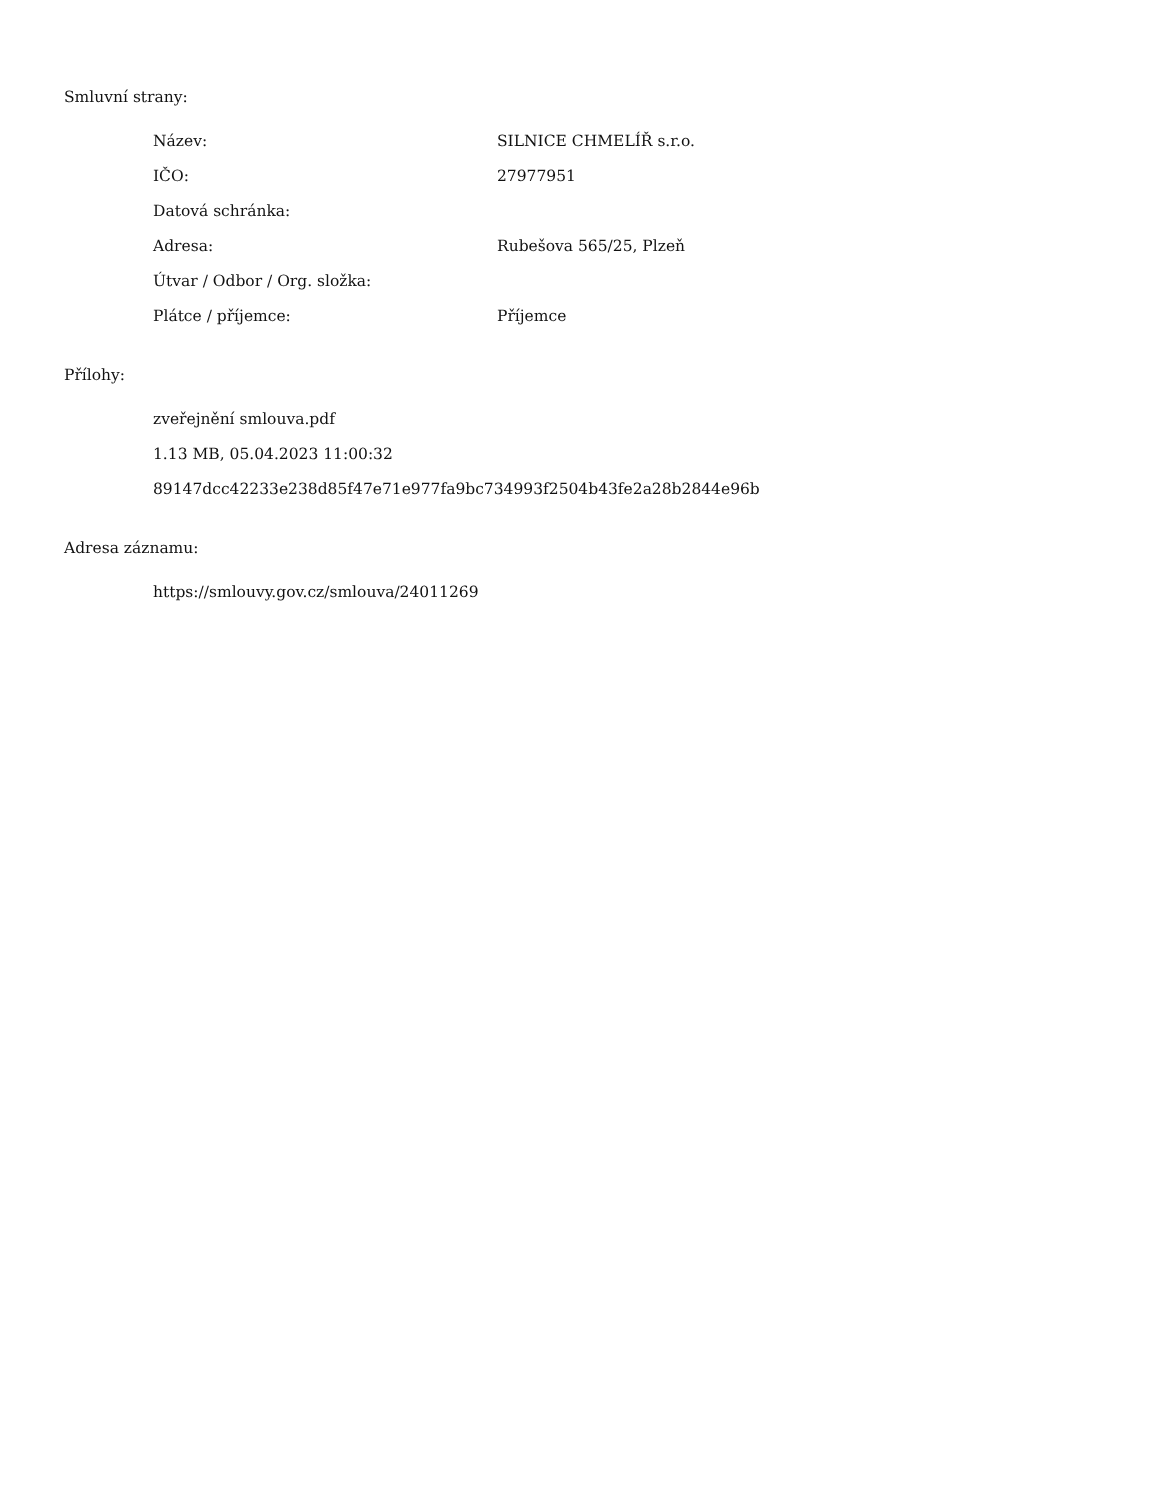Smluvní strany:
| Název: | SILNICE CHMELÍŘ s.r.o. |
| IČO: | 27977951 |
| Datová schránka: | |
| Adresa: | Rubešova 565/25, Plzeň |
| Útvar / Odbor / Org. složka: | |
| Plátce / příjemce: | Příjemce |
Přílohy:
zveřejnění smlouva.pdf
1.13 MB, 05.04.2023 11:00:32
89147dcc42233e238d85f47e71e977fa9bc734993f2504b43fe2a28b2844e96b
Adresa záznamu:
https://smlouvy.gov.cz/smlouva/24011269